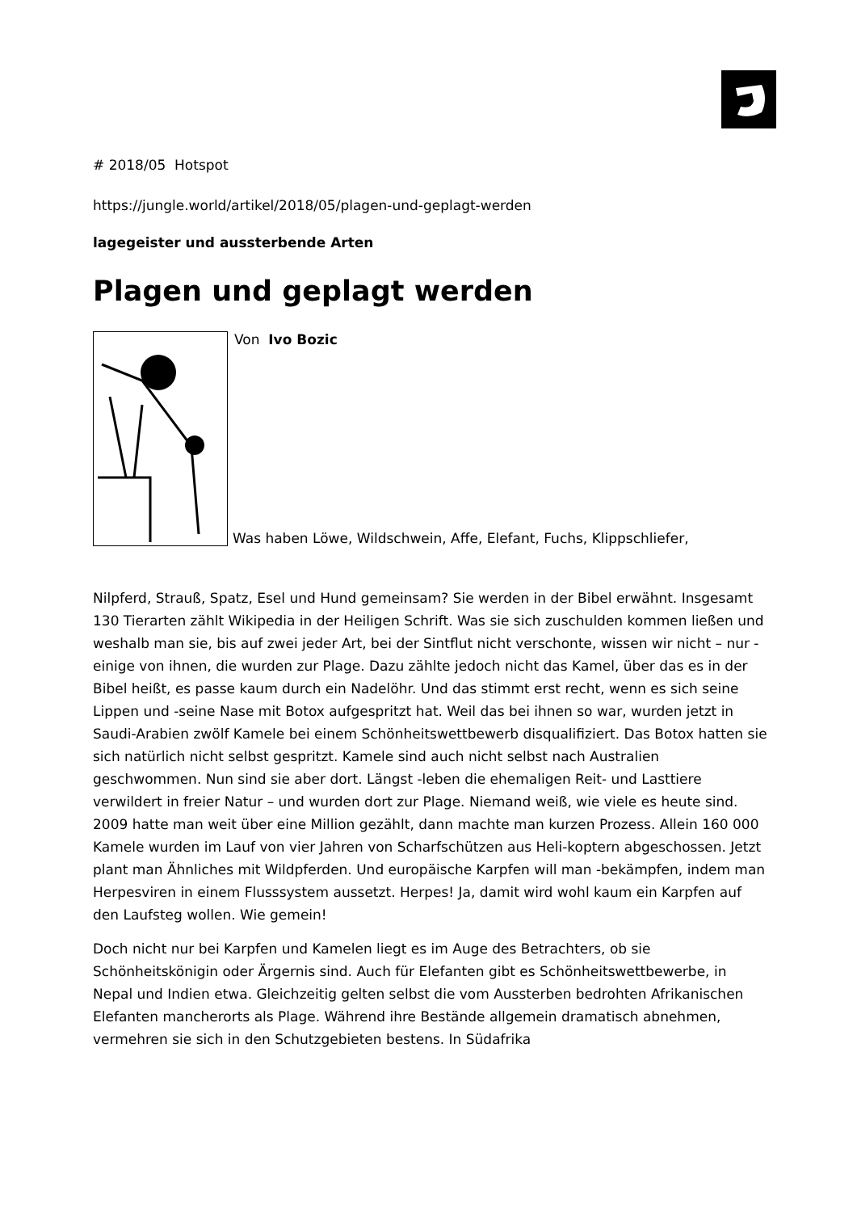# 2018/05 Hotspot
https://jungle.world/artikel/2018/05/plagen-und-geplagt-werden
lagegeister und aussterbende Arten
Plagen und geplagt werden
Von Ivo Bozic
Was haben Löwe, Wildschwein, Affe, Elefant, Fuchs, Klippschliefer,
Nilpferd, Strauß, Spatz, Esel und Hund gemeinsam? Sie werden in der Bibel erwähnt. Insgesamt 130 Tierarten zählt Wikipedia in der Heiligen Schrift. Was sie sich zuschulden kommen ließen und weshalb man sie, bis auf zwei jeder Art, bei der Sintflut nicht verschonte, wissen wir nicht – nur -einige von ihnen, die wurden zur Plage. Dazu zählte jedoch nicht das Kamel, über das es in der Bibel heißt, es passe kaum durch ein Nadelöhr. Und das stimmt erst recht, wenn es sich seine Lippen und -seine Nase mit Botox aufgespritzt hat. Weil das bei ihnen so war, wurden jetzt in Saudi-Arabien zwölf Kamele bei einem Schönheitswettbewerb disqualifiziert. Das Botox hatten sie sich natürlich nicht selbst gespritzt. Kamele sind auch nicht selbst nach Australien geschwommen. Nun sind sie aber dort. Längst -leben die ehemaligen Reit- und Lasttiere verwildert in freier Natur – und wurden dort zur Plage. Niemand weiß, wie viele es heute sind. 2009 hatte man weit über eine Million gezählt, dann machte man kurzen Prozess. Allein 160 000 Kamele wurden im Lauf von vier Jahren von Scharfschützen aus Heli-koptern abgeschossen. Jetzt plant man Ähnliches mit Wildpferden. Und europäische Karpfen will man -bekämpfen, indem man Herpesviren in einem Flusssystem aussetzt. Herpes! Ja, damit wird wohl kaum ein Karpfen auf den Laufsteg wollen. Wie gemein!
Doch nicht nur bei Karpfen und Kamelen liegt es im Auge des Betrachters, ob sie Schönheitskönigin oder Ärgernis sind. Auch für Elefanten gibt es Schönheitswettbewerbe, in Nepal und Indien etwa. Gleichzeitig gelten selbst die vom Aussterben bedrohten Afrikanischen Elefanten mancherorts als Plage. Während ihre Bestände allgemein dramatisch abnehmen, vermehren sie sich in den Schutzgebieten bestens. In Südafrika